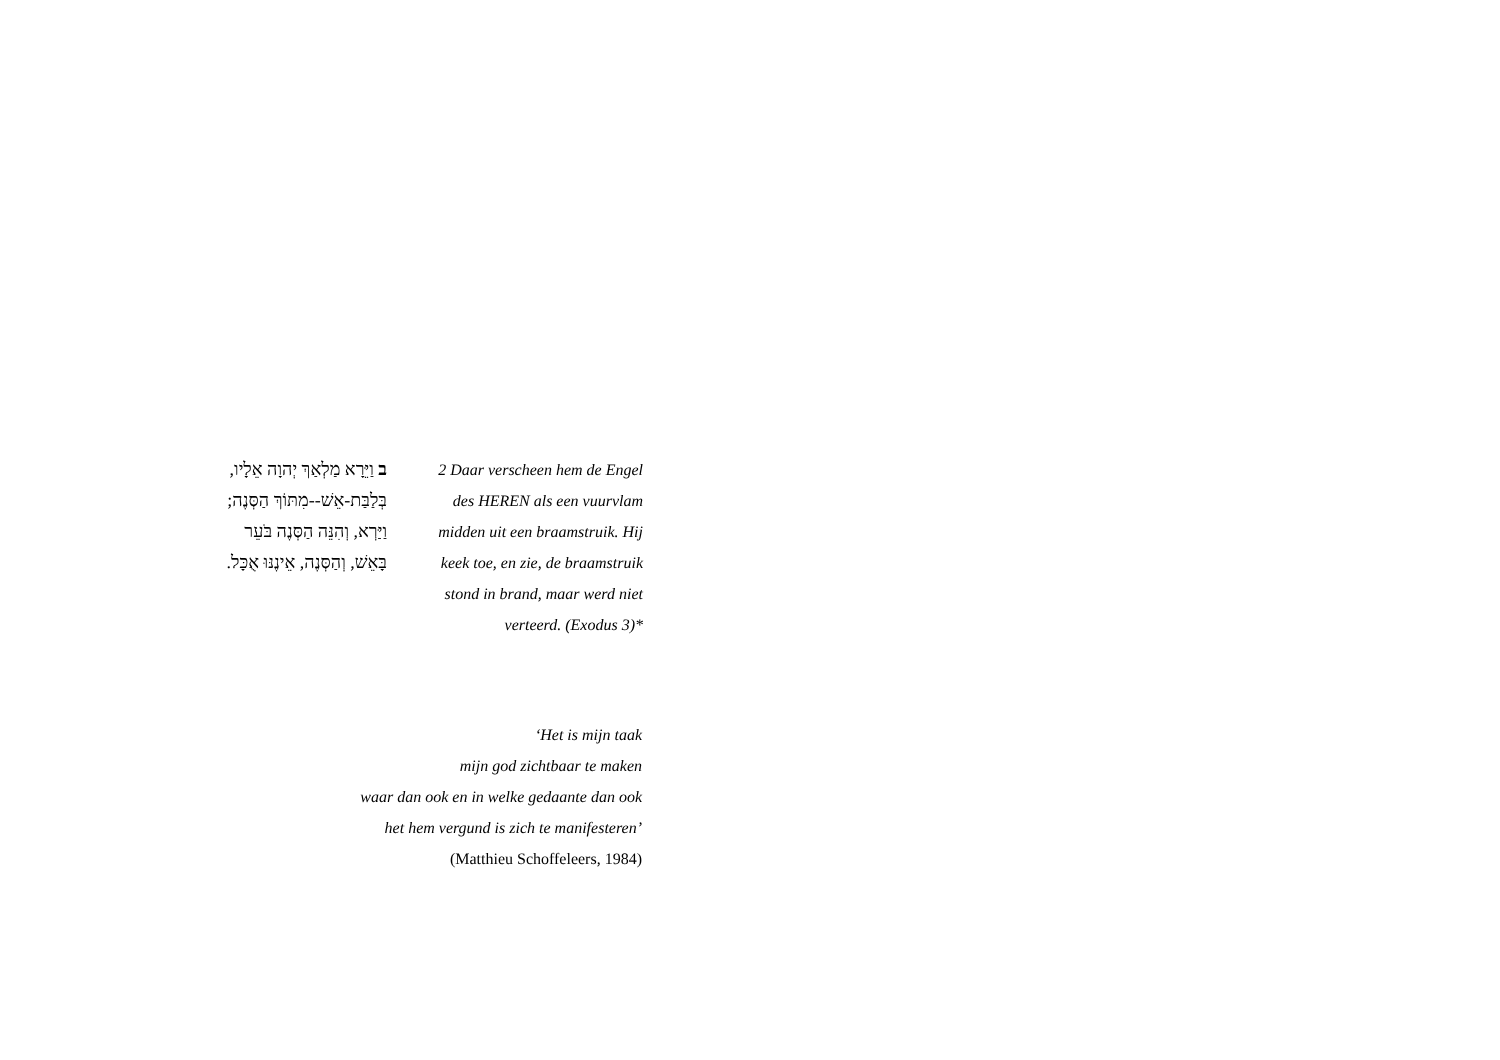ב וַיֵּרָא מַלְאַךְ יְהוָה אֵלָיו,
בְּלַבַּת-אֵשׁ--מִתּוֹךְ הַסְּנֶה;
וַיַּרְא, וְהִנֵּה הַסְּנֶה בֹּעֵר
בָּאֵשׁ, וְהַסְּנֶה, אֵינֶנּוּ אֻכָּל.
2 Daar verscheen hem de Engel des HEREN als een vuurvlam midden uit een braamstruik. Hij keek toe, en zie, de braamstruik stond in brand, maar werd niet verteerd. (Exodus 3)*
‘Het is mijn taak
mijn god zichtbaar te maken
waar dan ook en in welke gedaante dan ook
het hem vergund is zich te manifesteren’
(Matthieu Schoffeleers, 1984)